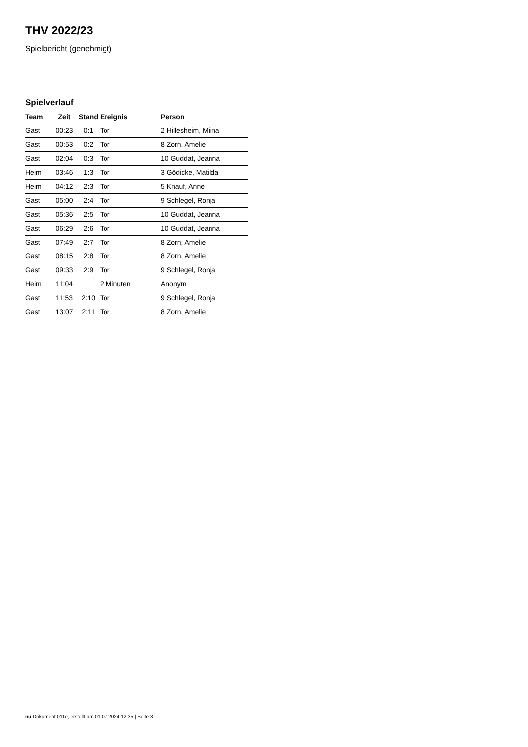THV 2022/23
Spielbericht (genehmigt)
Spielverlauf
| Team | Zeit | Stand | Ereignis | Person |
| --- | --- | --- | --- | --- |
| Gast | 00:23 | 0:1 | Tor | 2 Hillesheim, Miina |
| Gast | 00:53 | 0:2 | Tor | 8 Zorn, Amelie |
| Gast | 02:04 | 0:3 | Tor | 10 Guddat, Jeanna |
| Heim | 03:46 | 1:3 | Tor | 3 Gödicke, Matilda |
| Heim | 04:12 | 2:3 | Tor | 5 Knauf, Anne |
| Gast | 05:00 | 2:4 | Tor | 9 Schlegel, Ronja |
| Gast | 05:36 | 2:5 | Tor | 10 Guddat, Jeanna |
| Gast | 06:29 | 2:6 | Tor | 10 Guddat, Jeanna |
| Gast | 07:49 | 2:7 | Tor | 8 Zorn, Amelie |
| Gast | 08:15 | 2:8 | Tor | 8 Zorn, Amelie |
| Gast | 09:33 | 2:9 | Tor | 9 Schlegel, Ronja |
| Heim | 11:04 | | 2 Minuten | Anonym |
| Gast | 11:53 | 2:10 | Tor | 9 Schlegel, Ronja |
| Gast | 13:07 | 2:11 | Tor | 8 Zorn, Amelie |
nu.Dokument 011e, erstellt am 01.07.2024 12:35 | Seite 3